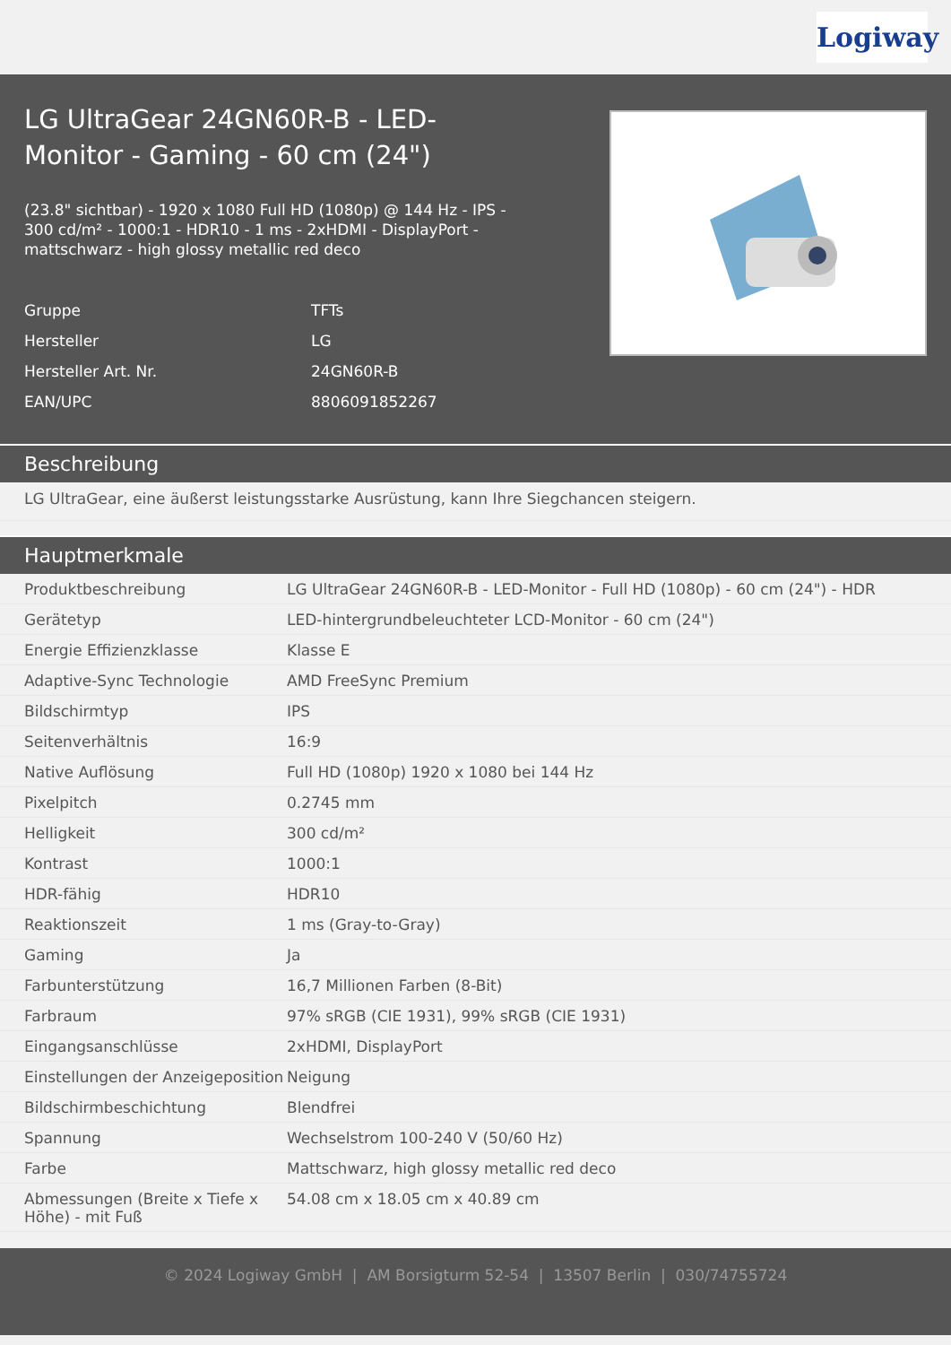Logiway
LG UltraGear 24GN60R-B - LED-Monitor - Gaming - 60 cm (24")
(23.8" sichtbar) - 1920 x 1080 Full HD (1080p) @ 144 Hz - IPS - 300 cd/m² - 1000:1 - HDR10 - 1 ms - 2xHDMI - DisplayPort - mattschwarz - high glossy metallic red deco
| Gruppe | TFTs |
| Hersteller | LG |
| Hersteller Art. Nr. | 24GN60R-B |
| EAN/UPC | 8806091852267 |
Beschreibung
LG UltraGear, eine äußerst leistungsstarke Ausrüstung, kann Ihre Siegchancen steigern.
Hauptmerkmale
| Produktbeschreibung | LG UltraGear 24GN60R-B - LED-Monitor - Full HD (1080p) - 60 cm (24") - HDR |
| Gerätetyp | LED-hintergrundbeleuchteter LCD-Monitor - 60 cm (24") |
| Energie Effizienzklasse | Klasse E |
| Adaptive-Sync Technologie | AMD FreeSync Premium |
| Bildschirmtyp | IPS |
| Seitenverhältnis | 16:9 |
| Native Auflösung | Full HD (1080p) 1920 x 1080 bei 144 Hz |
| Pixelpitch | 0.2745 mm |
| Helligkeit | 300 cd/m² |
| Kontrast | 1000:1 |
| HDR-fähig | HDR10 |
| Reaktionszeit | 1 ms (Gray-to-Gray) |
| Gaming | Ja |
| Farbunterstützung | 16,7 Millionen Farben (8-Bit) |
| Farbraum | 97% sRGB (CIE 1931), 99% sRGB (CIE 1931) |
| Eingangsanschlüsse | 2xHDMI, DisplayPort |
| Einstellungen der Anzeigeposition | Neigung |
| Bildschirmbeschichtung | Blendfrei |
| Spannung | Wechselstrom 100-240 V (50/60 Hz) |
| Farbe | Mattschwarz, high glossy metallic red deco |
| Abmessungen (Breite x Tiefe x Höhe) - mit Fuß | 54.08 cm x 18.05 cm x 40.89 cm |
© 2024 Logiway GmbH | AM Borsigturm 52-54 | 13507 Berlin | 030/74755724